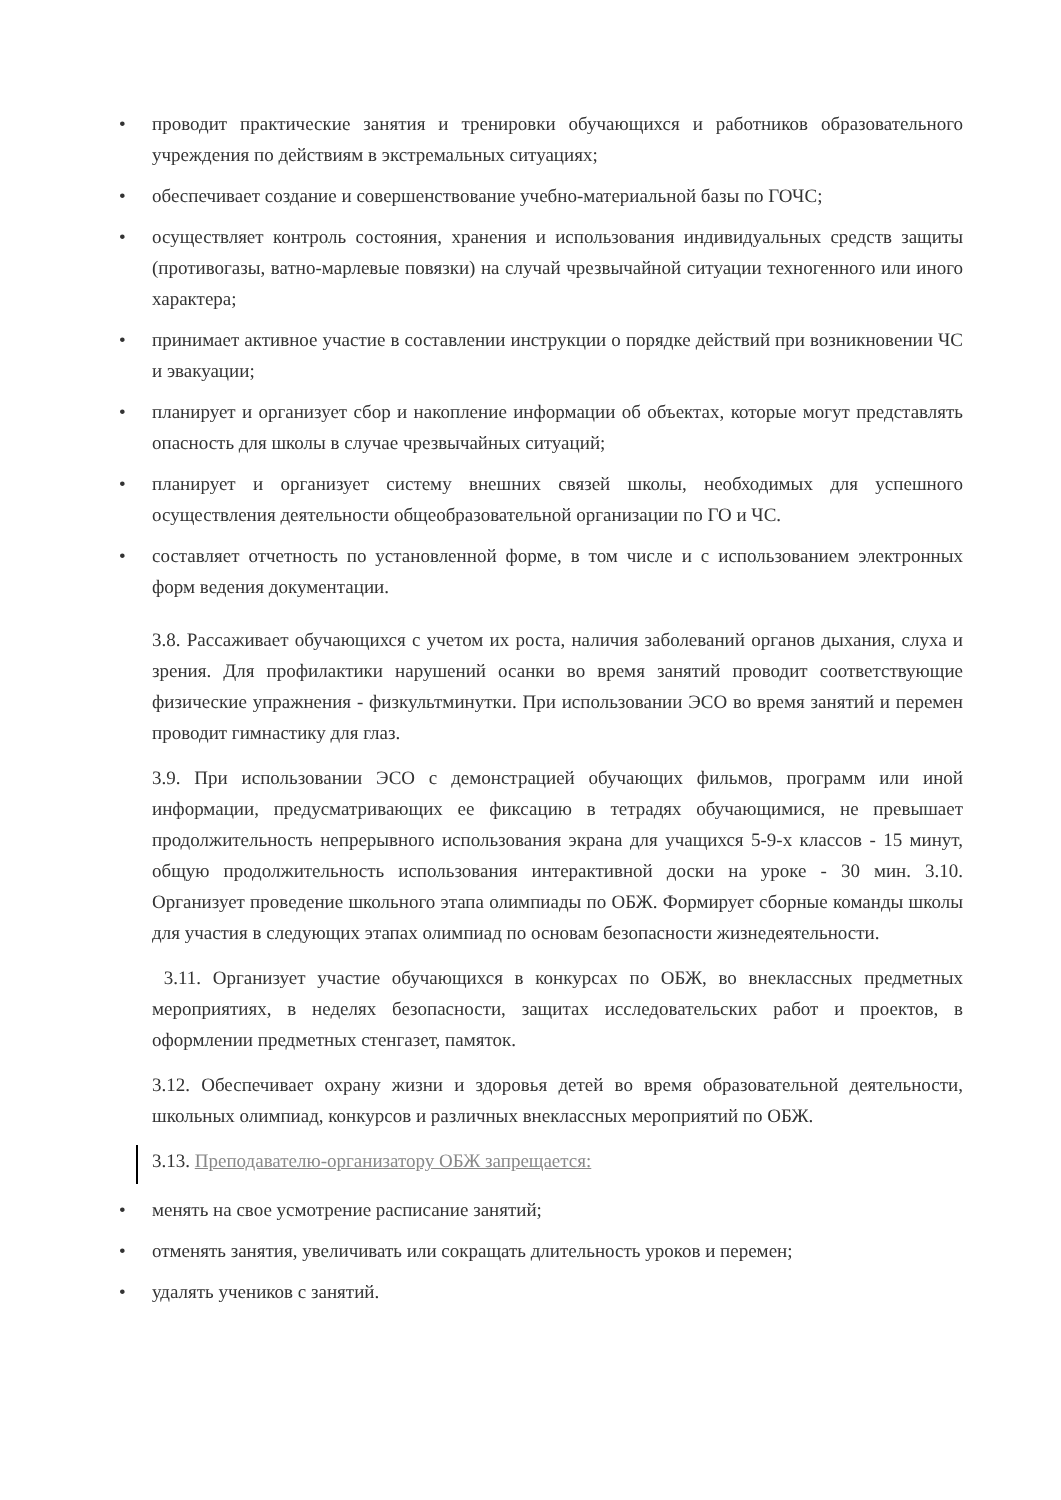• проводит практические занятия и тренировки обучающихся и работников образовательного учреждения по действиям в экстремальных ситуациях;
• обеспечивает создание и совершенствование учебно-материальной базы по ГОЧС;
• осуществляет контроль состояния, хранения и использования индивидуальных средств защиты (противогазы, ватно-марлевые повязки) на случай чрезвычайной ситуации техногенного или иного характера;
• принимает активное участие в составлении инструкции о порядке действий при возникновении ЧС и эвакуации;
• планирует и организует сбор и накопление информации об объектах, которые могут представлять опасность для школы в случае чрезвычайных ситуаций;
• планирует и организует систему внешних связей школы, необходимых для успешного осуществления деятельности общеобразовательной организации по ГО и ЧС.
• составляет отчетность по установленной форме, в том числе и с использованием электронных форм ведения документации.
3.8. Рассаживает обучающихся с учетом их роста, наличия заболеваний органов дыхания, слуха и зрения. Для профилактики нарушений осанки во время занятий проводит соответствующие физические упражнения - физкультминутки. При использовании ЭСО во время занятий и перемен проводит гимнастику для глаз.
3.9. При использовании ЭСО с демонстрацией обучающих фильмов, программ или иной информации, предусматривающих ее фиксацию в тетрадях обучающимися, не превышает продолжительность непрерывного использования экрана для учащихся 5-9-х классов - 15 минут, общую продолжительность использования интерактивной доски на уроке - 30 мин. 3.10. Организует проведение школьного этапа олимпиады по ОБЖ. Формирует сборные команды школы для участия в следующих этапах олимпиад по основам безопасности жизнедеятельности.
3.11. Организует участие обучающихся в конкурсах по ОБЖ, во внеклассных предметных мероприятиях, в неделях безопасности, защитах исследовательских работ и проектов, в оформлении предметных стенгазет, памяток.
3.12. Обеспечивает охрану жизни и здоровья детей во время образовательной деятельности, школьных олимпиад, конкурсов и различных внеклассных мероприятий по ОБЖ.
3.13. Преподавателю-организатору ОБЖ запрещается:
• менять на свое усмотрение расписание занятий;
• отменять занятия, увеличивать или сокращать длительность уроков и перемен;
• удалять учеников с занятий.